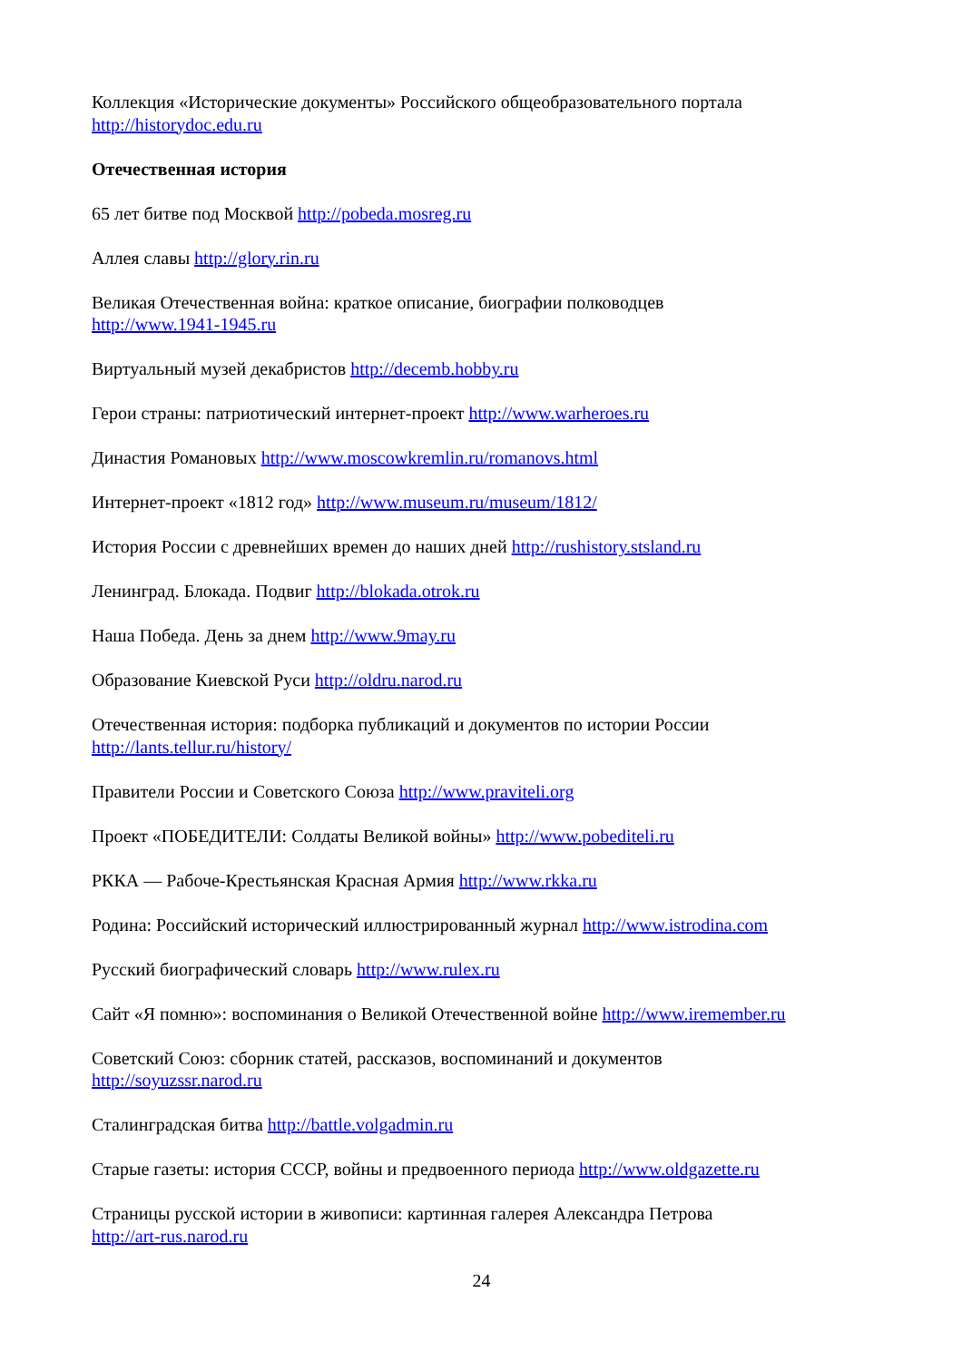Коллекция «Исторические документы» Российского общеобразовательного портала http://historydoc.edu.ru
Отечественная история
65 лет битве под Москвой http://pobeda.mosreg.ru
Аллея славы http://glory.rin.ru
Великая Отечественная война: краткое описание, биографии полководцев
http://www.1941-1945.ru
Виртуальный музей декабристов http://decemb.hobby.ru
Герои страны: патриотический интернет-проект http://www.warheroes.ru
Династия Романовых http://www.moscowkremlin.ru/romanovs.html
Интернет-проект «1812 год» http://www.museum.ru/museum/1812/
История России с древнейших времен до наших дней http://rushistory.stsland.ru
Ленинград. Блокада. Подвиг http://blokada.otrok.ru
Наша Победа. День за днем http://www.9may.ru
Образование Киевской Руси http://oldru.narod.ru
Отечественная история: подборка публикаций и документов по истории России
http://lants.tellur.ru/history/
Правители России и Советского Союза http://www.praviteli.org
Проект «ПОБЕДИТЕЛИ: Солдаты Великой войны» http://www.pobediteli.ru
РККА — Рабоче-Крестьянская Красная Армия http://www.rkka.ru
Родина: Российский исторический иллюстрированный журнал http://www.istrodina.com
Русский биографический словарь http://www.rulex.ru
Сайт «Я помню»: воспоминания о Великой Отечественной войне http://www.iremember.ru
Советский Союз: сборник статей, рассказов, воспоминаний и документов
http://soyuzssr.narod.ru
Сталинградская битва http://battle.volgadmin.ru
Старые газеты: история СССР, войны и предвоенного периода http://www.oldgazette.ru
Страницы русской истории в живописи: картинная галерея Александра Петрова
http://art-rus.narod.ru
24